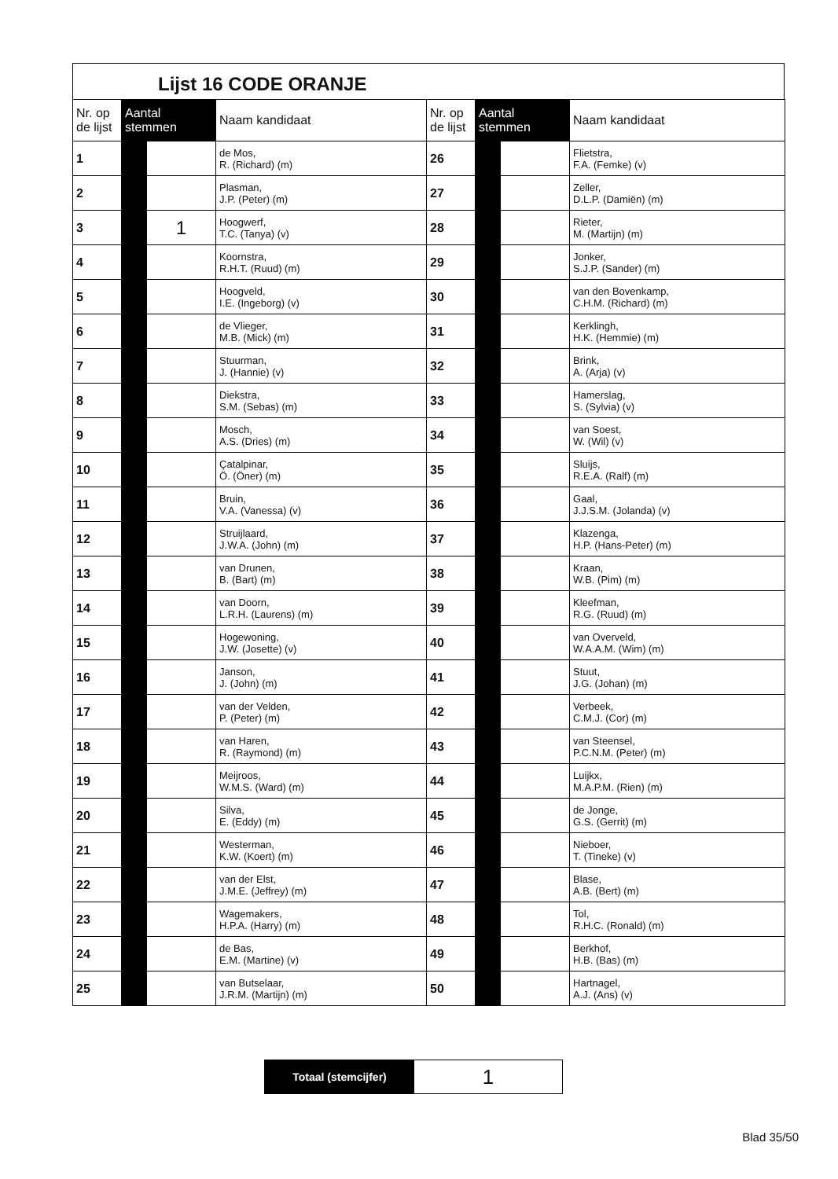Lijst 16 CODE ORANJE
| Nr. op de lijst | Aantal stemmen | | Naam kandidaat | Nr. op de lijst | Aantal stemmen | | Naam kandidaat |
| --- | --- | --- | --- | --- | --- | --- | --- |
| 1 | | | de Mos, R. (Richard) (m) | 26 | | | Flietstra, F.A. (Femke) (v) |
| 2 | | | Plasman, J.P. (Peter) (m) | 27 | | | Zeller, D.L.P. (Damiën) (m) |
| 3 | | 1 | Hoogwerf, T.C. (Tanya) (v) | 28 | | | Rieter, M. (Martijn) (m) |
| 4 | | | Koornstra, R.H.T. (Ruud) (m) | 29 | | | Jonker, S.J.P. (Sander) (m) |
| 5 | | | Hoogveld, I.E. (Ingeborg) (v) | 30 | | | van den Bovenkamp, C.H.M. (Richard) (m) |
| 6 | | | de Vlieger, M.B. (Mick) (m) | 31 | | | Kerklingh, H.K. (Hemmie) (m) |
| 7 | | | Stuurman, J. (Hannie) (v) | 32 | | | Brink, A. (Arja) (v) |
| 8 | | | Diekstra, S.M. (Sebas) (m) | 33 | | | Hamerslag, S. (Sylvia) (v) |
| 9 | | | Mosch, A.S. (Dries) (m) | 34 | | | van Soest, W. (Wil) (v) |
| 10 | | | Çatalpinar, Ö. (Öner) (m) | 35 | | | Sluijs, R.E.A. (Ralf) (m) |
| 11 | | | Bruin, V.A. (Vanessa) (v) | 36 | | | Gaal, J.J.S.M. (Jolanda) (v) |
| 12 | | | Struijlaard, J.W.A. (John) (m) | 37 | | | Klazenga, H.P. (Hans-Peter) (m) |
| 13 | | | van Drunen, B. (Bart) (m) | 38 | | | Kraan, W.B. (Pim) (m) |
| 14 | | | van Doorn, L.R.H. (Laurens) (m) | 39 | | | Kleefman, R.G. (Ruud) (m) |
| 15 | | | Hogewoning, J.W. (Josette) (v) | 40 | | | van Overveld, W.A.A.M. (Wim) (m) |
| 16 | | | Janson, J. (John) (m) | 41 | | | Stuut, J.G. (Johan) (m) |
| 17 | | | van der Velden, P. (Peter) (m) | 42 | | | Verbeek, C.M.J. (Cor) (m) |
| 18 | | | van Haren, R. (Raymond) (m) | 43 | | | van Steensel, P.C.N.M. (Peter) (m) |
| 19 | | | Meijroos, W.M.S. (Ward) (m) | 44 | | | Luijkx, M.A.P.M. (Rien) (m) |
| 20 | | | Silva, E. (Eddy) (m) | 45 | | | de Jonge, G.S. (Gerrit) (m) |
| 21 | | | Westerman, K.W. (Koert) (m) | 46 | | | Nieboer, T. (Tineke) (v) |
| 22 | | | van der Elst, J.M.E. (Jeffrey) (m) | 47 | | | Blase, A.B. (Bert) (m) |
| 23 | | | Wagemakers, H.P.A. (Harry) (m) | 48 | | | Tol, R.H.C. (Ronald) (m) |
| 24 | | | de Bas, E.M. (Martine) (v) | 49 | | | Berkhof, H.B. (Bas) (m) |
| 25 | | | van Butselaar, J.R.M. (Martijn) (m) | 50 | | | Hartnagel, A.J. (Ans) (v) |
Totaal (stemcijfer)
1
Blad 35/50